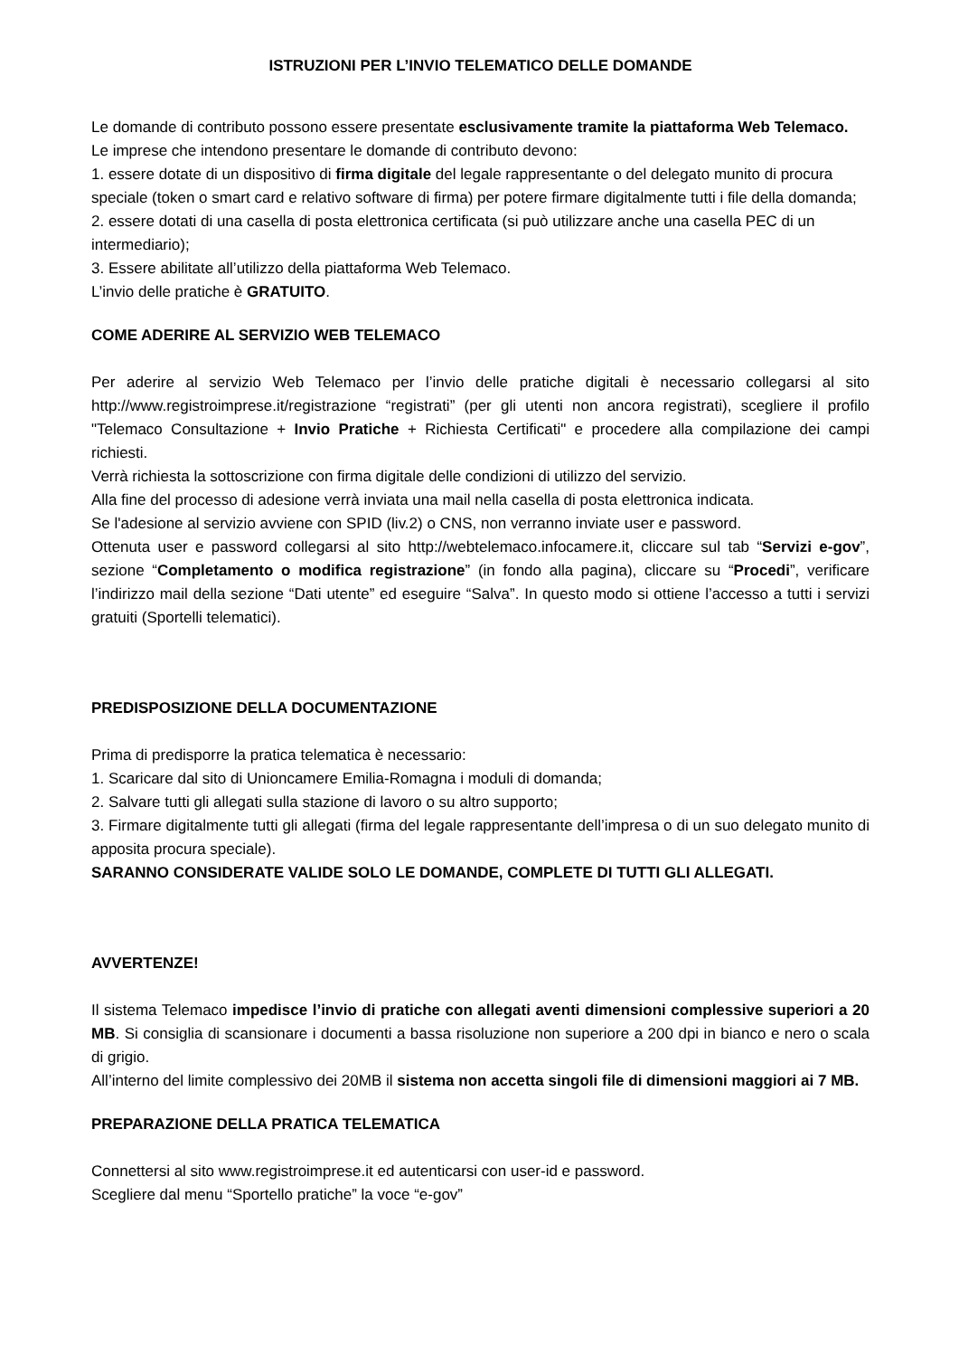ISTRUZIONI PER L’INVIO TELEMATICO DELLE DOMANDE
Le domande di contributo possono essere presentate esclusivamente tramite la piattaforma Web Telemaco.
Le imprese che intendono presentare le domande di contributo devono:
1. essere dotate di un dispositivo di firma digitale del legale rappresentante o del delegato munito di procura speciale (token o smart card e relativo software di firma) per potere firmare digitalmente tutti i file della domanda;
2. essere dotati di una casella di posta elettronica certificata (si può utilizzare anche una casella PEC di un intermediario);
3. Essere abilitate all’utilizzo della piattaforma Web Telemaco.
L’invio delle pratiche è GRATUITO.
COME ADERIRE AL SERVIZIO WEB TELEMACO
Per aderire al servizio Web Telemaco per l’invio delle pratiche digitali è necessario collegarsi al sito http://www.registroimprese.it/registrazione “registrati” (per gli utenti non ancora registrati), scegliere il profilo "Telemaco Consultazione + Invio Pratiche + Richiesta Certificati" e procedere alla compilazione dei campi richiesti.
Verrà richiesta la sottoscrizione con firma digitale delle condizioni di utilizzo del servizio.
Alla fine del processo di adesione verrà inviata una mail nella casella di posta elettronica indicata.
Se l'adesione al servizio avviene con SPID (liv.2) o CNS, non verranno inviate user e password.
Ottenuta user e password collegarsi al sito http://webtelemaco.infocamere.it, cliccare sul tab “Servizi e-gov”, sezione “Completamento o modifica registrazione” (in fondo alla pagina), cliccare su “Procedi”, verificare l’indirizzo mail della sezione “Dati utente” ed eseguire “Salva”. In questo modo si ottiene l’accesso a tutti i servizi gratuiti (Sportelli telematici).
PREDISPOSIZIONE DELLA DOCUMENTAZIONE
Prima di predisporre la pratica telematica è necessario:
1. Scaricare dal sito di Unioncamere Emilia-Romagna i moduli di domanda;
2. Salvare tutti gli allegati sulla stazione di lavoro o su altro supporto;
3. Firmare digitalmente tutti gli allegati (firma del legale rappresentante dell’impresa o di un suo delegato munito di apposita procura speciale).
SARANNO CONSIDERATE VALIDE SOLO LE DOMANDE, COMPLETE DI TUTTI GLI ALLEGATI.
AVVERTENZE!
Il sistema Telemaco impedisce l’invio di pratiche con allegati aventi dimensioni complessive superiori a 20 MB. Si consiglia di scansionare i documenti a bassa risoluzione non superiore a 200 dpi in bianco e nero o scala di grigio.
All’interno del limite complessivo dei 20MB il sistema non accetta singoli file di dimensioni maggiori ai 7 MB.
PREPARAZIONE DELLA PRATICA TELEMATICA
Connettersi al sito www.registroimprese.it ed autenticarsi con user-id e password.
Scegliere dal menu “Sportello pratiche” la voce “e-gov”